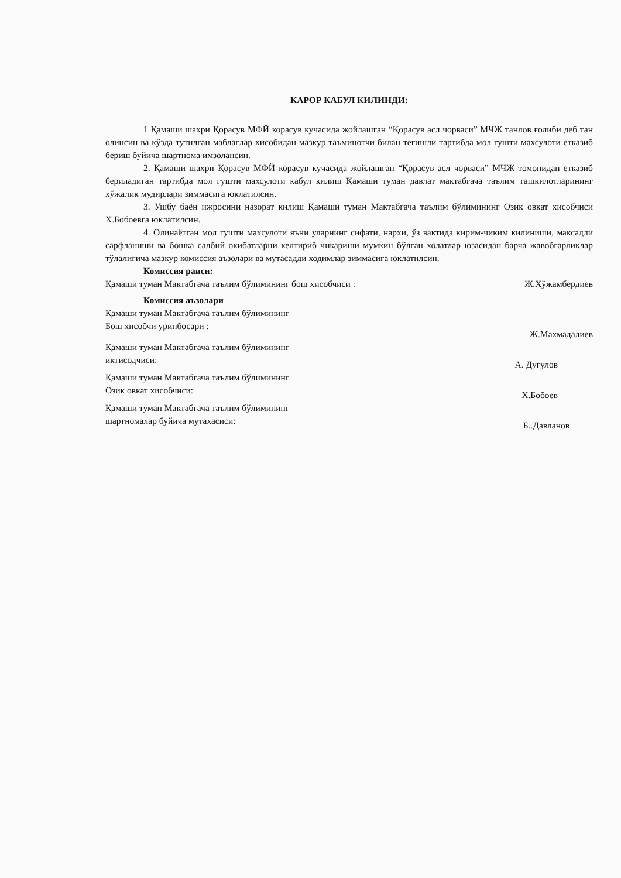КАРОР КАБУЛ КИЛИНДИ:
1 Қамаши шахри Қорасув МФЙ корасув кучасида жойлашган “Қорасув асл чорваси” МЧЖ танлов ғолиби деб тан олинсин ва кўзда тутилган маблағлар хисобидан мазкур таъминотчи билан тегишли тартибда мол гушти махсулоти етказиб бериш буйича шартнома имзолансин.
2. Қамаши шахри Қорасув МФЙ корасув кучасида жойлашган “Қорасув асл чорваси” МЧЖ томонидан етказиб бериладиган тартибда мол гушти махсулоти кабул килиш Қамаши туман давлат мактабгача таълим ташкилотларининг хўжалик мудирлари зиммасига юклатилсин.
3. Ушбу баён ижросини назорат килиш Қамаши туман Мактабгача таълим бўлимининг Озик овкат хисобчиси Х.Бобоевга юклатилсин.
4. Олинаётган мол гушти махсулоти яъни уларнинг сифати, нархи, ўз вактида кирим-чиким килиниши, максадли сарфланиши ва бошка салбий окибатларни келтириб чикариши мумкин бўлган холатлар юзасидан барча жавобгарликлар тўлалигича мазкур комиссия аъзолари ва мутасадди ходимлар зиммасига юклатилсин.
Комиссия раиси:
Қамаши туман Мактабгача таълим бўлимининг бош хисобчиси : Ж.Хўжамбердиев
Комиссия аъзолари
Қамаши туман Мактабгача таълим бўлимининг
Бош хисобчи уринбосари : Ж.Махмадалиев
Қамаши туман Мактабгача таълим бўлимининг
иктисодчиси: А. Дугулов
Қамаши туман Мактабгача таълим бўлимининг
Озик овкат хисобчиси: Х.Бобоев
Қамаши туман Мактабгача таълим бўлимининг
шартномалар буйича мутахасиси: Б..Давланов